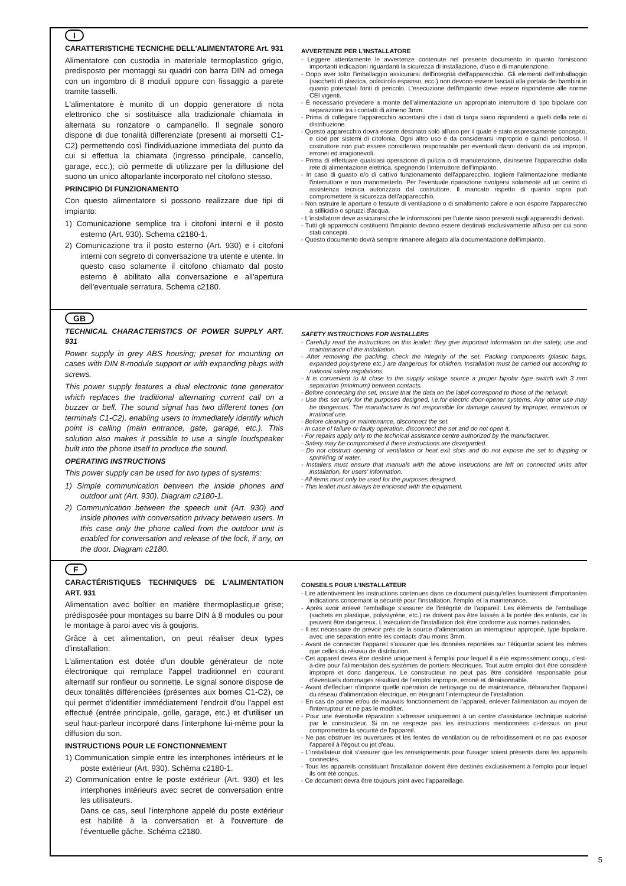I
CARATTERISTICHE TECNICHE DELL'ALIMENTATORE Art. 931
Alimentatore con custodia in materiale termoplastico grigio, predisposto per montaggi su quadri con barra DIN ad omega con un ingombro di 8 moduli oppure con fissaggio a parete tramite tasselli.
L'alimentatore è munito di un doppio generatore di nota elettronico che si sostituisce alla tradizionale chiamata in alternata su ronzatore o campanello. Il segnale sonoro dispone di due tonalità differenziate (presenti ai morsetti C1-C2) permettendo così l'individuazione immediata del punto da cui si effettua la chiamata (ingresso principale, cancello, garage, ecc.); ciò permette di utilizzare per la diffusione del suono un unico altoparlante incorporato nel citofono stesso.
PRINCIPIO DI FUNZIONAMENTO
Con questo alimentatore si possono realizzare due tipi di impianto:
1) Comunicazione semplice tra i citofoni interni e il posto esterno (Art. 930). Schema c2180-1.
2) Comunicazione tra il posto esterno (Art. 930) e i citofoni interni con segreto di conversazione tra utente e utente. In questo caso solamente il citofono chiamato dal posto esterno è abilitato alla conversazione e all'apertura dell'eventuale serratura. Schema c2180.
AVVERTENZE PER L'INSTALLATORE
- Leggere attentamente le avvertenze contenute nel presente documento in quanto forniscono importanti indicazioni riguardanti la sicurezza di installazione, d'uso e di manutenzione.
- Dopo aver tolto l'imballaggio assicurarsi dell'integrità dell'apparecchio. Gli elementi dell'imballaggio (sacchetti di plastica, polistirolo espanso, ecc.) non devono essere lasciati alla portata dei bambini in quanto potenziali fonti di pericolo. L'esecuzione dell'impianto deve essere rispondente alle norme CEI vigenti.
- È necessario prevedere a monte dell'alimentazione un appropriato interruttore di tipo bipolare con separazione tra i contatti di almeno 3mm.
- Prima di collegare l'apparecchio accertarsi che i dati di targa siano rispondenti a quelli della rete di distribuzione.
- Questo apparecchio dovrà essere destinato solo all'uso per il quale è stato espressamente concepito, e cioè per sistemi di citofonia. Ogni altro uso è da considerarsi improprio e quindi pericoloso. Il costruttore non può essere considerato responsabile per eventuali danni derivanti da usi impropri, erronei ed irragionevoli.
- Prima di effettuare qualsiasi operazione di pulizia o di manutenzione, disinserire l'apparecchio dalla rete di alimentazione elettrica, spegnendo l'interruttore dell'impianto.
- In caso di guasto e/o di cattivo funzionamento dell'apparecchio, togliere l'alimentazione mediante l'interruttore e non manometterlo. Per l'eventuale riparazione rivolgersi solamente ad un centro di assistenza tecnica autorizzato dal costruttore. Il mancato rispetto di quanto sopra può compromettere la sicurezza dell'apparecchio.
- Non ostruire le aperture o fessure di ventilazione o di smaltimento calore e non esporre l'apparecchio a stillicidio o spruzzi d'acqua.
- L'installatore deve assicurarsi che le informazioni per l'utente siano presenti sugli apparecchi derivati.
- Tutti gli apparecchi costituenti l'impianto devono essere destinati esclusivamente all'uso per cui sono stati concepiti.
- Questo documento dovrà sempre rimanere allegato alla documentazione dell'impianto.
GB
TECHNICAL CHARACTERISTICS OF POWER SUPPLY ART. 931
Power supply in grey ABS housing; preset for mounting on cases with DIN 8-module support or with expanding plugs with screws.
This power supply features a dual electronic tone generator which replaces the traditional alternating current call on a buzzer or bell. The sound signal has two different tones (on terminals C1-C2), enabling users to immediately identify which point is calling (main entrance, gate, garage, etc.). This solution also makes it possible to use a single loudspeaker built into the phone itself to produce the sound.
OPERATING INSTRUCTIONS
This power supply can be used for two types of systems:
1) Simple communication between the inside phones and outdoor unit (Art. 930). Diagram c2180-1.
2) Communication between the speech unit (Art. 930) and inside phones with conversation privacy between users. In this case only the phone called from the outdoor unit is enabled for conversation and release of the lock, if any, on the door. Diagram c2180.
SAFETY INSTRUCTIONS FOR INSTALLERS
- Carefully read the instructions on this leaflet: they give important information on the safety, use and maintenance of the installation.
- After removing the packing, check the integrity of the set. Packing components (plastic bags, expanded polystyrene etc.) are dangerous for children. Installation must be carried out according to national safety regulations.
- It is convenient to fit close to the supply voltage source a proper bipolar type switch with 3 mm separation (minimum) between contacts.
- Before connecting the set, ensure that the data on the label correspond to those of the network.
- Use this set only for the purposes designed, i.e.for electric door-opener systems. Any other use may be dangerous. The manufacturer is not responsible for damage caused by improper, erroneous or irrational use.
- Before cleaning or maintenance, disconnect the set.
- In case of failure or faulty operation, disconnect the set and do not open it.
- For repairs apply only to the technical assistance centre authorized by the manufacturer.
- Safety may be compromised if these instructions are disregarded.
- Do not obstruct opening of ventilation or heat exit slots and do not expose the set to dripping or sprinkling of water.
- Installers must ensure that manuals with the above instructions are left on connected units after installation, for users' information.
- All items must only be used for the purposes designed.
- This leaflet must always be enclosed with the equipment.
F
CARACTÉRISTIQUES TECHNIQUES DE L'ALIMENTATION ART. 931
Alimentation avec boîtier en matière thermoplastique grise; prédisposée pour montages su barre DIN à 8 modules ou pour le montage à paroi avec vis à goujons.
Grâce à cet alimentation, on peut réaliser deux types d'installation:
L'alimentation est dotée d'un double générateur de note électronique qui remplace l'appel traditionnel en courant alternatif sur ronfleur ou sonnette. Le signal sonore dispose de deux tonalités différenciées (présentes aux bornes C1-C2), ce qui permet d'identifier immédiatement l'endroit d'ou l'appel est effectué (entrée principale, grille, garage, etc.) et d'utiliser un seul haut-parleur incorporé dans l'interphone lui-même pour la diffusion du son.
INSTRUCTIONS POUR LE FONCTIONNEMENT
1) Communication simple entre les interphones intérieurs et le poste extérieur (Art. 930). Schéma c2180-1.
2) Communication entre le poste extérieur (Art. 930) et les interphones intérieurs avec secret de conversation entre les utilisateurs.
Dans ce cas, seul l'interphone appelé du poste extérieur est habilité à la conversation et à l'ouverture de l'éventuelle gâche. Schéma c2180.
CONSEILS POUR L'INSTALLATEUR
- Lire attentivement les instructions contenues dans ce document puisqu'elles fournissent d'importantes indications concernant la sécurité pour l'installation, l'emploi et la maintenance.
- Après avoir enlevé l'emballage s'assurer de l'intégrité de l'appareil. Les éléments de l'emballage (sachets en plastique, polystyrène, etc.) ne doivent pas être laissés à la portée des enfants, car ils peuvent être dangereux. L'exécution de l'installation doit être conforme aux normes nationales.
- Il est nécessaire de prévoir près de la source d'alimentation un interrupteur approprié, type bipolaire, avec une separation entre les contacts d'au moins 3mm.
- Avant de connecter l'appareil s'assurer que les données reportées sur l'étiquette soient les mêmes que celles du réseau de distribution.
- Cet appareil devra être destiné uniquement à l'emploi pour lequel il a été expressément conçu, c'est-à-dire pour l'alimentation des systèmes de portiers électriques. Tout autre emploi doit être considéré impropre et donc dangereux. Le constructeur ne peut pas être considéré responsable pour d'éventuels dommages résultant de l'emploi impropre, erroné et déraisonnable.
- Avant d'effectuer n'importe quelle opération de nettoyage ou de maintenance, débrancher l'appareil du réseau d'alimentation électrique, en éteignant l'interrupteur de l'installation.
- En cas de panne et/ou de mauvais fonctionnement de l'appareil, enlever l'alimentation au moyen de l'interrupteur et ne pas le modifier.
- Pour une éventuelle réparation s'adresser uniquement à un centre d'assistance technique autorisé par le constructeur. Si on ne respecte pas les instructions mentionnées ci-dessus on peut compromettre la sécurité de l'appareil.
- Ne pas obstruer les ouvertures et les fentes de ventilation ou de refroidissement et ne pas exposer l'appareil à l'égout ou jet d'eau.
- L'installateur doit s'assurer que les renseignements pour l'usager soient présents dans les appareils connectés.
- Tous les appareils constituant l'installation doivent être destinés exclusivement à l'emploi pour lequel ils ont été conçus.
- Ce document devra être toujours joint avec l'appareillage.
5